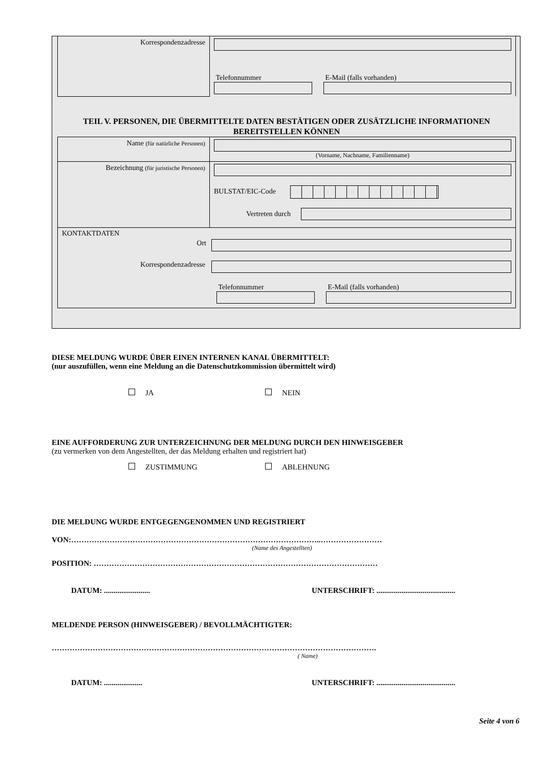| Korrespondenzadresse | Telefonnummer E-Mail (falls vorhanden) |
TEIL V. PERSONEN, DIE ÜBERMITTELTE DATEN BESTÄTIGEN ODER ZUSÄTZLICHE INFORMATIONEN BEREITSTELLEN KÖNNEN
| Name (für natürliche Personen) | (Vorname, Nachname, Familienname) |
| Bezeichnung (für juristische Personen) | BULSTAT/EIC-Code Vertreten durch |
| KONTAKTDATEN Ort Korrespondenzadresse Telefonnummer E-Mail (falls vorhanden) | |
DIESE MELDUNG WURDE ÜBER EINEN INTERNEN KANAL ÜBERMITTELT:
(nur auszufüllen, wenn eine Meldung an die Datenschutzkommission übermittelt wird)
JA NEIN
EINE AUFFORDERUNG ZUR UNTERZEICHNUNG DER MELDUNG DURCH DEN HINWEISGEBER
(zu vermerken von dem Angestellten, der das Meldung erhalten und registriert hat)
ZUSTIMMUNG ABLEHNUNG
DIE MELDUNG WURDE ENTGEGENGENOMMEN UND REGISTRIERT
VON:……………………………………………………………………………………..……………………
(Name des Angestellten)
POSITION: …………………………………………………………………………………………………
DATUM: ........................ UNTERSCHRIFT: .........................................
MELDENDE PERSON (HINWEISGEBER) / BEVOLLMÄCHTIGTER:
……………………………………………………………………………………………………………….
( Name)
DATUM: .................... UNTERSCHRIFT: .........................................
Seite 4 von 6